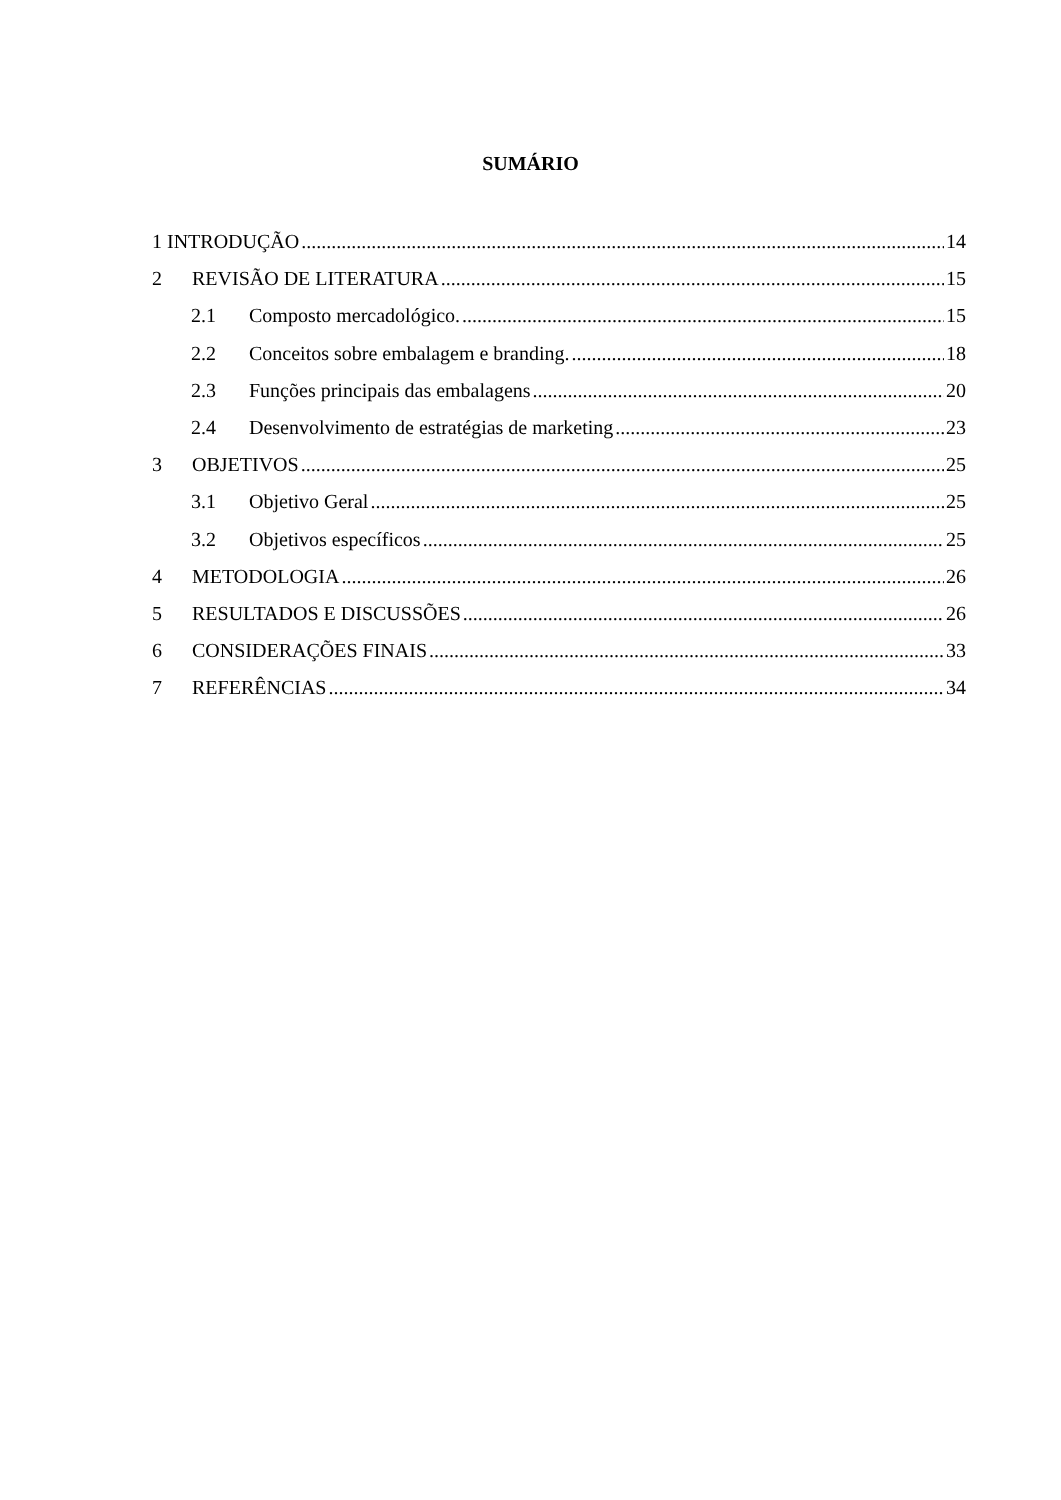SUMÁRIO
1 INTRODUÇÃO 14
2 REVISÃO DE LITERATURA 15
2.1 Composto mercadológico. 15
2.2 Conceitos sobre embalagem e branding. 18
2.3 Funções principais das embalagens 20
2.4 Desenvolvimento de estratégias de marketing 23
3 OBJETIVOS 25
3.1 Objetivo Geral 25
3.2 Objetivos específicos 25
4 METODOLOGIA 26
5 RESULTADOS E DISCUSSÕES 26
6 CONSIDERAÇÕES FINAIS 33
7 REFERÊNCIAS 34